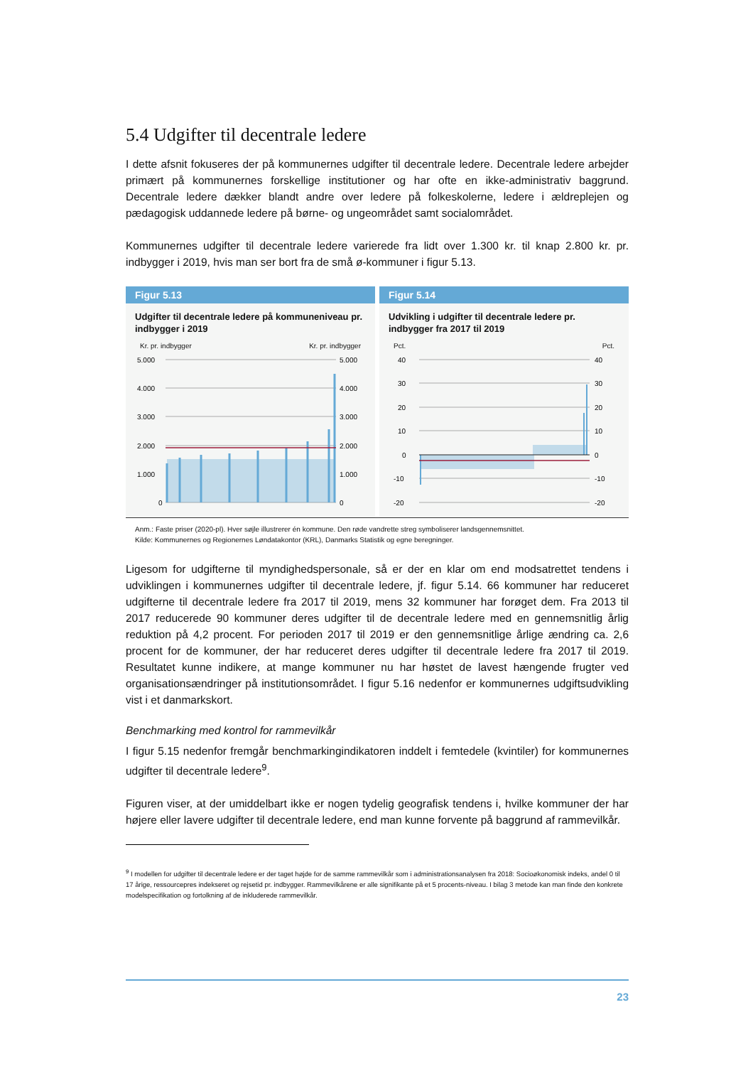5.4 Udgifter til decentrale ledere
I dette afsnit fokuseres der på kommunernes udgifter til decentrale ledere. Decentrale ledere arbejder primært på kommunernes forskellige institutioner og har ofte en ikke-administrativ baggrund. Decentrale ledere dækker blandt andre over ledere på folkeskolerne, ledere i ældreplejen og pædagogisk uddannede ledere på børne- og ungeområdet samt socialområdet.
Kommunernes udgifter til decentrale ledere varierede fra lidt over 1.300 kr. til knap 2.800 kr. pr. indbygger i 2019, hvis man ser bort fra de små ø-kommuner i figur 5.13.
Figur 5.13
Udgifter til decentrale ledere på kommuneniveau pr. indbygger i 2019
Kr. pr. indbygger Kr. pr. indbygger
5.000
4.000
3.000
2.000
1.000
0
5.000
4.000
3.000
2.000
1.000
0
Figur 5.14
Udvikling i udgifter til decentrale ledere pr. indbygger fra 2017 til 2019
Pct. Pct.
40
30
20
10
0
-10
-20
40
30
20
10
0
-10
-20
Anm.: Faste priser (2020-pl). Hver søjle illustrerer én kommune. Den røde vandrette streg symboliserer landsgennemsnittet.
Kilde: Kommunernes og Regionernes Løndatakontor (KRL), Danmarks Statistik og egne beregninger.
Ligesom for udgifterne til myndighedspersonale, så er der en klar om end modsatrettet tendens i udviklingen i kommunernes udgifter til decentrale ledere, jf. figur 5.14. 66 kommuner har reduceret udgifterne til decentrale ledere fra 2017 til 2019, mens 32 kommuner har forøget dem. Fra 2013 til 2017 reducerede 90 kommuner deres udgifter til de decentrale ledere med en gennemsnitlig årlig reduktion på 4,2 procent. For perioden 2017 til 2019 er den gennemsnitlige årlige ændring ca. 2,6 procent for de kommuner, der har reduceret deres udgifter til decentrale ledere fra 2017 til 2019. Resultatet kunne indikere, at mange kommuner nu har høstet de lavest hængende frugter ved organisationsændringer på institutionsområdet. I figur 5.16 nedenfor er kommunernes udgiftsudvikling vist i et danmarkskort.
Benchmarking med kontrol for rammevilkår
I figur 5.15 nedenfor fremgår benchmarkingindikatoren inddelt i femtedele (kvintiler) for kommunernes udgifter til decentrale ledere<sup>9</sup>.
Figuren viser, at der umiddelbart ikke er nogen tydelig geografisk tendens i, hvilke kommuner der har højere eller lavere udgifter til decentrale ledere, end man kunne forvente på baggrund af rammevilkår.
<sup>9</sup> I modellen for udgifter til decentrale ledere er der taget højde for de samme rammevilkår som i administrationsanalysen fra 2018: Socioøkonomisk indeks, andel 0 til 17 årige, ressourcepres indekseret og rejsetid pr. indbygger. Rammevilkårene er alle signifikante på et 5 procents-niveau. I bilag 3 metode kan man finde den konkrete modelspecifikation og fortolkning af de inkluderede rammevilkår.
23